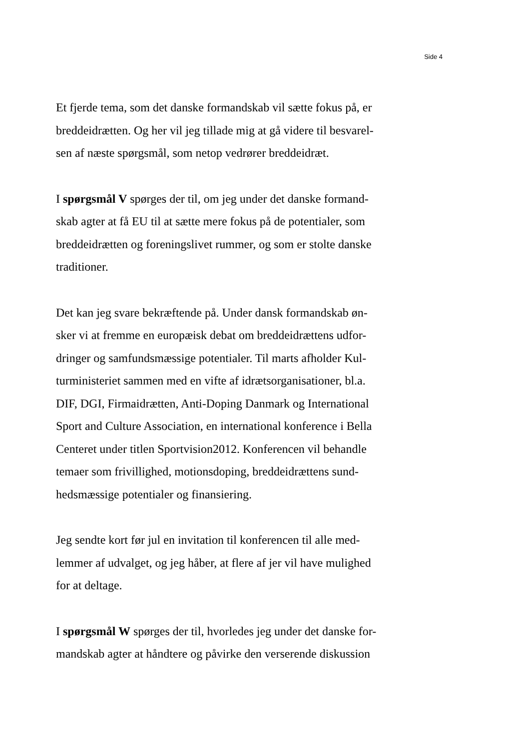Side 4
Et fjerde tema, som det danske formandskab vil sætte fokus på, er
breddeidrætten. Og her vil jeg tillade mig at gå videre til besvarel-
sen af næste spørgsmål, som netop vedrører breddeidræt.
I spørgsmål V spørges der til, om jeg under det danske formand-
skab agter at få EU til at sætte mere fokus på de potentialer, som
breddeidrætten og foreningslivet rummer, og som er stolte danske
traditioner.
Det kan jeg svare bekræftende på. Under dansk formandskab øn-
sker vi at fremme en europæisk debat om breddeidrættens udfor-
dringer og samfundsmæssige potentialer. Til marts afholder Kul-
turministeriet sammen med en vifte af idrætsorganisationer, bl.a.
DIF, DGI, Firmaidrætten, Anti-Doping Danmark og International
Sport and Culture Association, en international konference i Bella
Centeret under titlen Sportvision2012. Konferencen vil behandle
temaer som frivillighed, motionsdoping, breddeidrættens sund-
hedsmæssige potentialer og finansiering.
Jeg sendte kort før jul en invitation til konferencen til alle med-
lemmer af udvalget, og jeg håber, at flere af jer vil have mulighed
for at deltage.
I spørgsmål W spørges der til, hvorledes jeg under det danske for-
mandskab agter at håndtere og påvirke den verserende diskussion